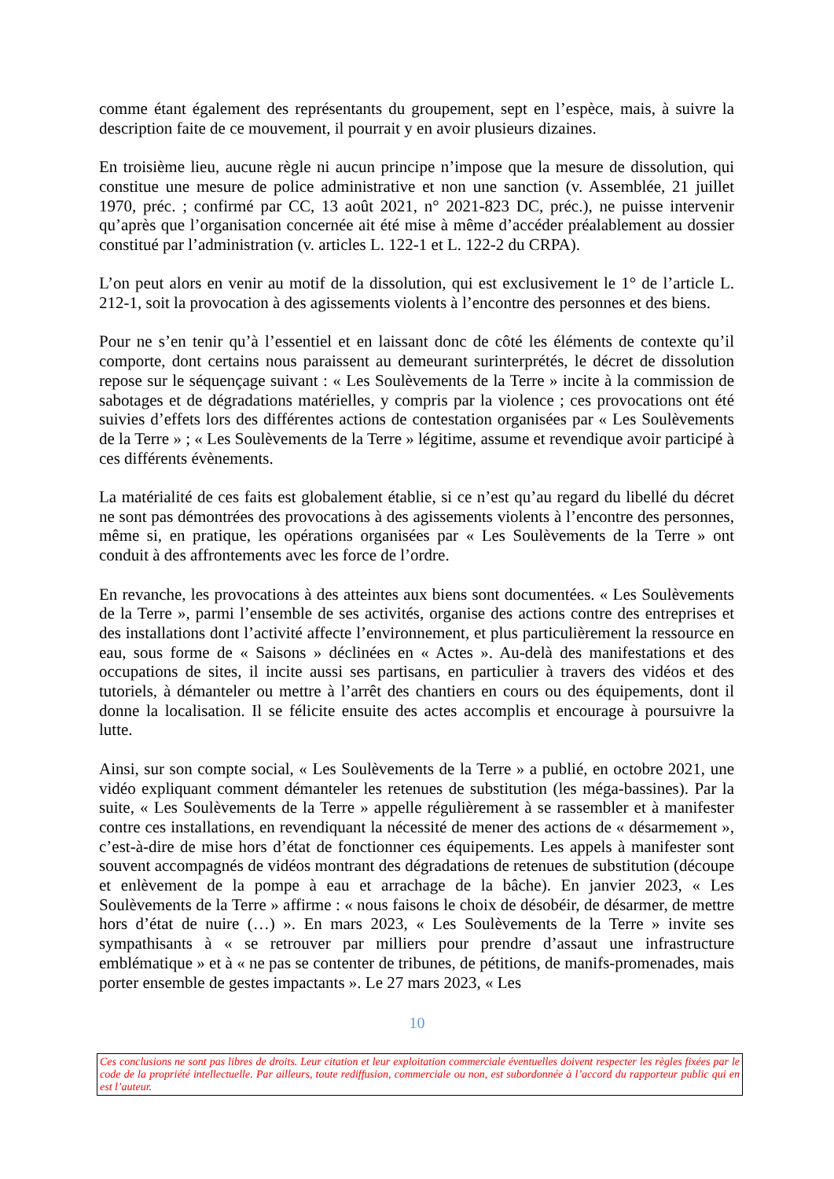comme étant également des représentants du groupement, sept en l’espèce, mais, à suivre la description faite de ce mouvement, il pourrait y en avoir plusieurs dizaines.
En troisième lieu, aucune règle ni aucun principe n’impose que la mesure de dissolution, qui constitue une mesure de police administrative et non une sanction (v. Assemblée, 21 juillet 1970, préc. ; confirmé par CC, 13 août 2021, n° 2021-823 DC, préc.), ne puisse intervenir qu’après que l’organisation concernée ait été mise à même d’accéder préalablement au dossier constitué par l’administration (v. articles L. 122-1 et L. 122-2 du CRPA).
L’on peut alors en venir au motif de la dissolution, qui est exclusivement le 1° de l’article L. 212-1, soit la provocation à des agissements violents à l’encontre des personnes et des biens.
Pour ne s’en tenir qu’à l’essentiel et en laissant donc de côté les éléments de contexte qu’il comporte, dont certains nous paraissent au demeurant surinterprétés, le décret de dissolution repose sur le séquençage suivant : « Les Soulèvements de la Terre » incite à la commission de sabotages et de dégradations matérielles, y compris par la violence ; ces provocations ont été suivies d’effets lors des différentes actions de contestation organisées par « Les Soulèvements de la Terre » ; « Les Soulèvements de la Terre » légitime, assume et revendique avoir participé à ces différents évènements.
La matérialité de ces faits est globalement établie, si ce n’est qu’au regard du libellé du décret ne sont pas démontrées des provocations à des agissements violents à l’encontre des personnes, même si, en pratique, les opérations organisées par « Les Soulèvements de la Terre » ont conduit à des affrontements avec les force de l’ordre.
En revanche, les provocations à des atteintes aux biens sont documentées. « Les Soulèvements de la Terre », parmi l’ensemble de ses activités, organise des actions contre des entreprises et des installations dont l’activité affecte l’environnement, et plus particulièrement la ressource en eau, sous forme de « Saisons » déclinées en « Actes ». Au-delà des manifestations et des occupations de sites, il incite aussi ses partisans, en particulier à travers des vidéos et des tutoriels, à démanteler ou mettre à l’arrêt des chantiers en cours ou des équipements, dont il donne la localisation. Il se félicite ensuite des actes accomplis et encourage à poursuivre la lutte.
Ainsi, sur son compte social, « Les Soulèvements de la Terre » a publié, en octobre 2021, une vidéo expliquant comment démanteler les retenues de substitution (les méga-bassines). Par la suite, « Les Soulèvements de la Terre » appelle régulièrement à se rassembler et à manifester contre ces installations, en revendiquant la nécessité de mener des actions de « désarmement », c’est-à-dire de mise hors d’état de fonctionner ces équipements. Les appels à manifester sont souvent accompagnés de vidéos montrant des dégradations de retenues de substitution (découpe et enlèvement de la pompe à eau et arrachage de la bâche). En janvier 2023, « Les Soulèvements de la Terre » affirme : « nous faisons le choix de désobéir, de désarmer, de mettre hors d’état de nuire (…) ». En mars 2023, « Les Soulèvements de la Terre » invite ses sympathisants à « se retrouver par milliers pour prendre d’assaut une infrastructure emblématique » et à « ne pas se contenter de tribunes, de pétitions, de manifs-promenades, mais porter ensemble de gestes impactants ». Le 27 mars 2023, « Les
10
Ces conclusions ne sont pas libres de droits. Leur citation et leur exploitation commerciale éventuelles doivent respecter les règles fixées par le code de la propriété intellectuelle. Par ailleurs, toute rediffusion, commerciale ou non, est subordonnée à l’accord du rapporteur public qui en est l’auteur.